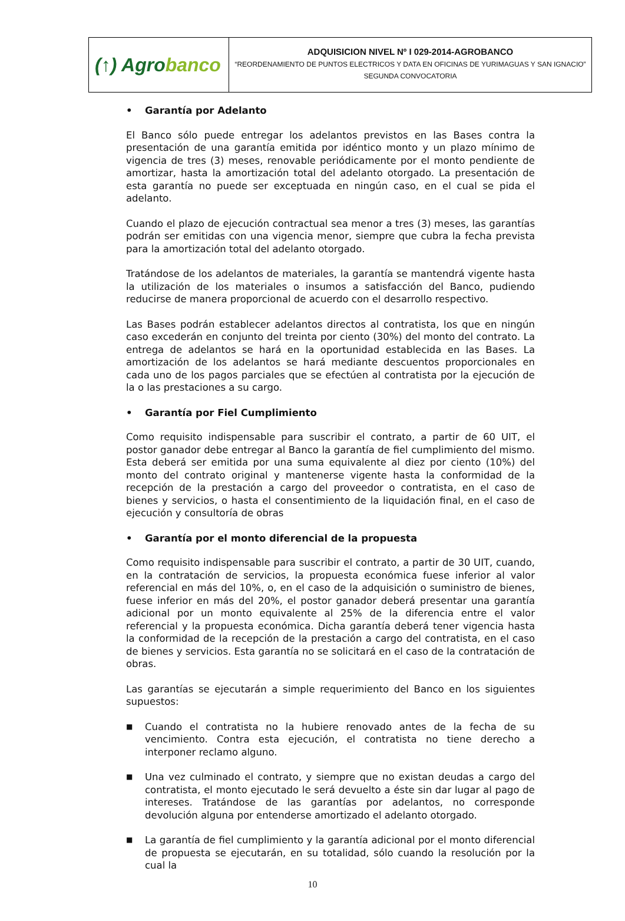| (↑) Agro banco | ADQUISICION NIVEL Nº I 029-2014-AGROBANCO “REORDENAMIENTO DE PUNTOS ELECTRICOS Y DATA EN OFICINAS DE YURIMAGUAS Y SAN IGNACIO” SEGUNDA CONVOCATORIA |
• Garantía por Adelanto
El Banco sólo puede entregar los adelantos previstos en las Bases contra la presentación de una garantía emitida por idéntico monto y un plazo mínimo de vigencia de tres (3) meses, renovable periódicamente por el monto pendiente de amortizar, hasta la amortización total del adelanto otorgado. La presentación de esta garantía no puede ser exceptuada en ningún caso, en el cual se pida el adelanto.
Cuando el plazo de ejecución contractual sea menor a tres (3) meses, las garantías podrán ser emitidas con una vigencia menor, siempre que cubra la fecha prevista para la amortización total del adelanto otorgado.
Tratándose de los adelantos de materiales, la garantía se mantendrá vigente hasta la utilización de los materiales o insumos a satisfacción del Banco, pudiendo reducirse de manera proporcional de acuerdo con el desarrollo respectivo.
Las Bases podrán establecer adelantos directos al contratista, los que en ningún caso excederán en conjunto del treinta por ciento (30%) del monto del contrato. La entrega de adelantos se hará en la oportunidad establecida en las Bases. La amortización de los adelantos se hará mediante descuentos proporcionales en cada uno de los pagos parciales que se efectúen al contratista por la ejecución de la o las prestaciones a su cargo.
• Garantía por Fiel Cumplimiento
Como requisito indispensable para suscribir el contrato, a partir de 60 UIT, el postor ganador debe entregar al Banco la garantía de fiel cumplimiento del mismo. Esta deberá ser emitida por una suma equivalente al diez por ciento (10%) del monto del contrato original y mantenerse vigente hasta la conformidad de la recepción de la prestación a cargo del proveedor o contratista, en el caso de bienes y servicios, o hasta el consentimiento de la liquidación final, en el caso de ejecución y consultoría de obras
• Garantía por el monto diferencial de la propuesta
Como requisito indispensable para suscribir el contrato, a partir de 30 UIT, cuando, en la contratación de servicios, la propuesta económica fuese inferior al valor referencial en más del 10%, o, en el caso de la adquisición o suministro de bienes, fuese inferior en más del 20%, el postor ganador deberá presentar una garantía adicional por un monto equivalente al 25% de la diferencia entre el valor referencial y la propuesta económica. Dicha garantía deberá tener vigencia hasta la conformidad de la recepción de la prestación a cargo del contratista, en el caso de bienes y servicios. Esta garantía no se solicitará en el caso de la contratación de obras.
Las garantías se ejecutarán a simple requerimiento del Banco en los siguientes supuestos:
■ Cuando el contratista no la hubiere renovado antes de la fecha de su vencimiento. Contra esta ejecución, el contratista no tiene derecho a interponer reclamo alguno.
■ Una vez culminado el contrato, y siempre que no existan deudas a cargo del contratista, el monto ejecutado le será devuelto a éste sin dar lugar al pago de intereses. Tratándose de las garantías por adelantos, no corresponde devolución alguna por entenderse amortizado el adelanto otorgado.
■ La garantía de fiel cumplimiento y la garantía adicional por el monto diferencial de propuesta se ejecutarán, en su totalidad, sólo cuando la resolución por la cual la
10